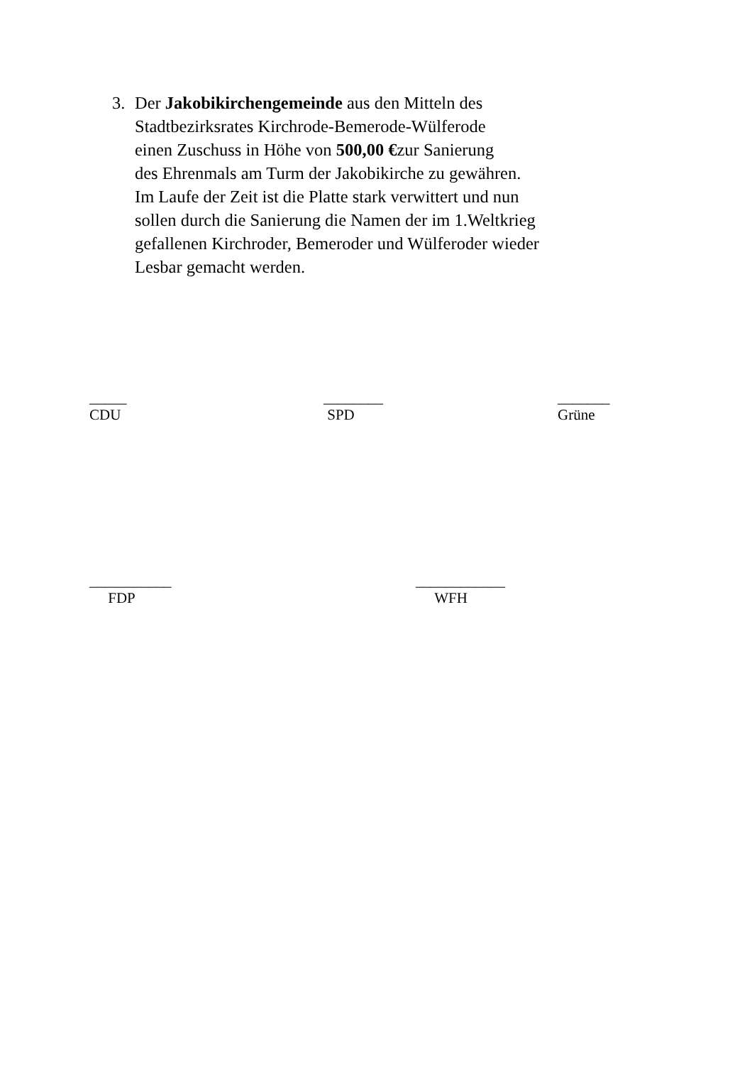3. Der Jakobikirchengemeinde aus den Mitteln des
Stadtbezirksrates Kirchrode-Bemerode-Wülferode
einen Zuschuss in Höhe von 500,00 €zur Sanierung
des Ehrenmals am Turm der Jakobikirche zu gewähren.
Im Laufe der Zeit ist die Platte stark verwittert und nun
sollen durch die Sanierung die Namen der im 1.Weltkrieg
gefallenen Kirchroder, Bemeroder und Wülferoder wieder
Lesbar gemacht werden.
_____
CDU
________
SPD
_______
Grüne
___________
FDP
____________
WFH